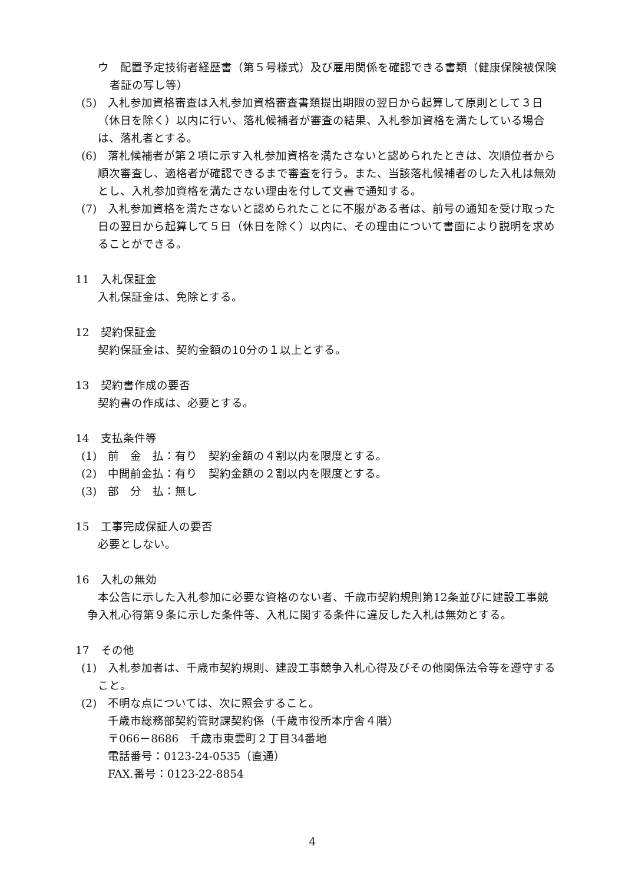ウ　配置予定技術者経歴書（第５号様式）及び雇用関係を確認できる書類（健康保険被保険者証の写し等）
(5)　入札参加資格審査は入札参加資格審査書類提出期限の翌日から起算して原則として３日（休日を除く）以内に行い、落札候補者が審査の結果、入札参加資格を満たしている場合は、落札者とする。
(6)　落札候補者が第２項に示す入札参加資格を満たさないと認められたときは、次順位者から順次審査し、適格者が確認できるまで審査を行う。また、当該落札候補者のした入札は無効とし、入札参加資格を満たさない理由を付して文書で通知する。
(7)　入札参加資格を満たさないと認められたことに不服がある者は、前号の通知を受け取った日の翌日から起算して５日（休日を除く）以内に、その理由について書面により説明を求めることができる。
11　入札保証金
入札保証金は、免除とする。
12　契約保証金
契約保証金は、契約金額の10分の１以上とする。
13　契約書作成の要否
契約書の作成は、必要とする。
14　支払条件等
(1)　前　金　払：有り　契約金額の４割以内を限度とする。
(2)　中間前金払：有り　契約金額の２割以内を限度とする。
(3)　部　分　払：無し
15　工事完成保証人の要否
必要としない。
16　入札の無効
本公告に示した入札参加に必要な資格のない者、千歳市契約規則第12条並びに建設工事競争入札心得第９条に示した条件等、入札に関する条件に違反した入札は無効とする。
17　その他
(1)　入札参加者は、千歳市契約規則、建設工事競争入札心得及びその他関係法令等を遵守すること。
(2)　不明な点については、次に照会すること。
千歳市総務部契約管財課契約係（千歳市役所本庁舎４階）
〒066－8686　千歳市東雲町２丁目34番地
電話番号：0123-24-0535（直通）
FAX.番号：0123-22-8854
4